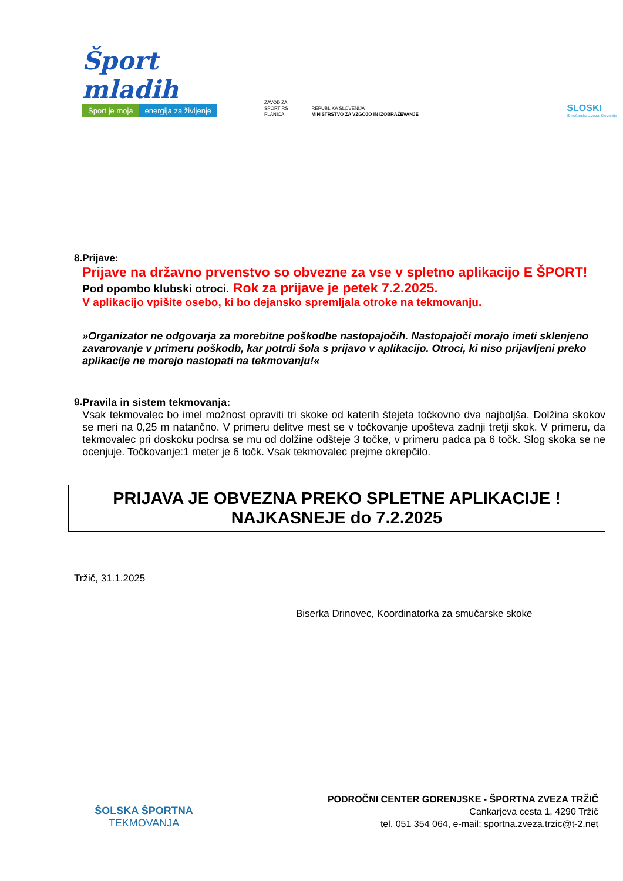Šport mladih
Šport je moja energija za življenje
ZAVOD ZA
ŠPORT RS
PLANICA
REPUBLIKA SLOVENIJA
MINISTRSTVO ZA VZGOJO IN IZOBRAŽEVANJE
SLOSKI
Smučarska zveza Slovenije
8. Prijave:
Prijave na državno prvenstvo so obvezne za vse v spletno aplikacijo E ŠPORT! Pod opombo klubski otroci. Rok za prijave je petek 7.2.2025.
V aplikacijo vpišite osebo, ki bo dejansko spremljala otroke na tekmovanju.
»Organizator ne odgovarja za morebitne poškodbe nastopajočih. Nastopajoči morajo imeti sklenjeno zavarovanje v primeru poškodb, kar potrdi šola s prijavo v aplikacijo. Otroci, ki niso prijavljeni preko aplikacije ne morejo nastopati na tekmovanju!«
9. Pravila in sistem tekmovanja:
Vsak tekmovalec bo imel možnost opraviti tri skoke od katerih štejeta točkovno dva najboljša. Dolžina skokov se meri na 0,25 m natančno. V primeru delitve mest se v točkovanje upošteva zadnji tretji skok. V primeru, da tekmovalec pri doskoku podrsa se mu od dolžine odšteje 3 točke, v primeru padca pa 6 točk. Slog skoka se ne ocenjuje. Točkovanje:1 meter je 6 točk. Vsak tekmovalec prejme okrepčilo.
PRIJAVA JE OBVEZNA PREKO SPLETNE APLIKACIJE !
NAJKASNEJE do 7.2.2025
Tržič, 31.1.2025
Biserka Drinovec, Koordinatorka za smučarske skoke
ŠOLSKA ŠPORTNA
TEKMOVANJA
PODROČNI CENTER GORENJSKE - ŠPORTNA ZVEZA TRŽIČ
Cankarjeva cesta 1, 4290 Tržič
tel. 051 354 064, e-mail: sportna.zveza.trzic@t-2.net